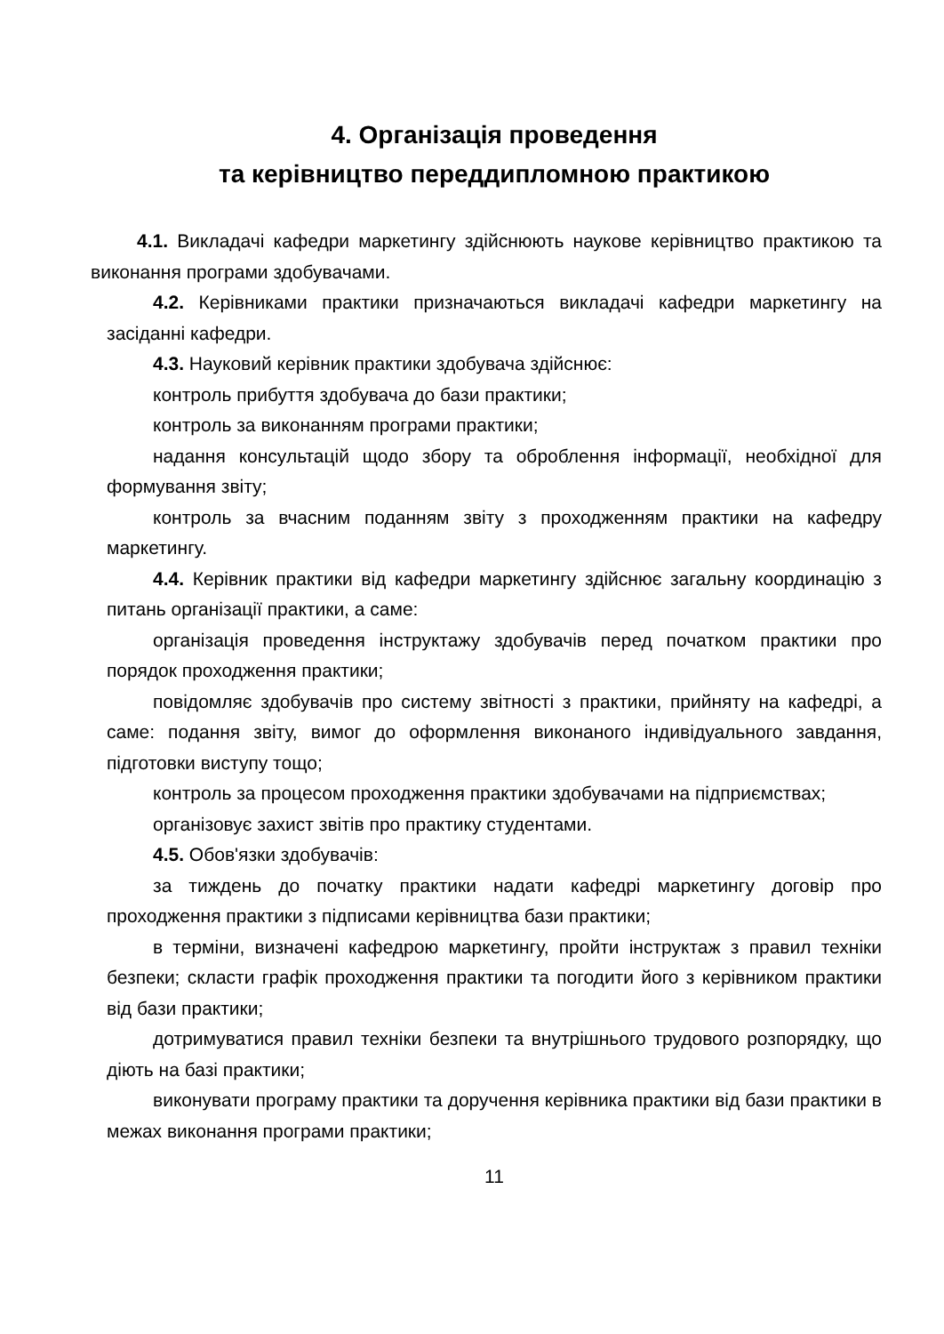4. Організація проведення
та керівництво переддипломною практикою
4.1. Викладачі кафедри маркетингу здійснюють наукове керівництво практикою та виконання програми здобувачами.
4.2. Керівниками практики призначаються викладачі кафедри маркетингу на засіданні кафедри.
4.3. Науковий керівник практики здобувача здійснює:
контроль прибуття здобувача до бази практики;
контроль за виконанням програми практики;
надання консультацій щодо збору та оброблення інформації, необхідної для формування звіту;
контроль за вчасним поданням звіту з проходженням практики на кафедру маркетингу.
4.4. Керівник практики від кафедри маркетингу здійснює загальну координацію з питань організації практики, а саме:
організація проведення інструктажу здобувачів перед початком практики про порядок проходження практики;
повідомляє здобувачів про систему звітності з практики, прийняту на кафедрі, а саме: подання звіту, вимог до оформлення виконаного індивідуального завдання, підготовки виступу тощо;
контроль за процесом проходження практики здобувачами на підприємствах;
організовує захист звітів про практику студентами.
4.5. Обов'язки здобувачів:
за тиждень до початку практики надати кафедрі маркетингу договір про проходження практики з підписами керівництва бази практики;
в терміни, визначені кафедрою маркетингу, пройти інструктаж з правил техніки безпеки; скласти графік проходження практики та погодити його з керівником практики від бази практики;
дотримуватися правил техніки безпеки та внутрішнього трудового розпорядку, що діють на базі практики;
виконувати програму практики та доручення керівника практики від бази практики в межах виконання програми практики;
11